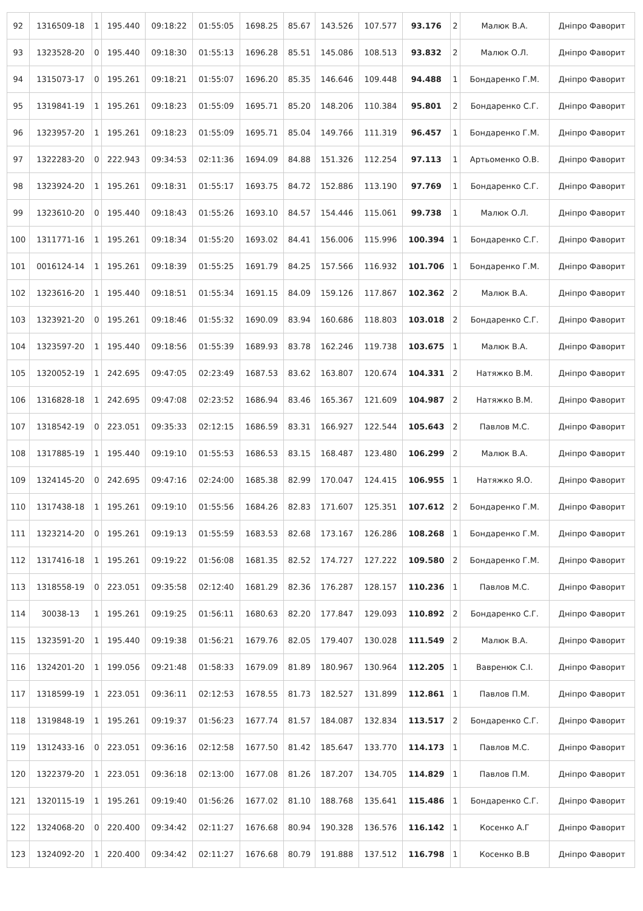| 92 | 1316509-18 | 1 | 195.440 | 09:18:22 | 01:55:05 | 1698.25 | 85.67 | 143.526 | 107.577 | 93.176 | 2 | Малюк В.А. | Дніпро Фаворит |
| 93 | 1323528-20 | 0 | 195.440 | 09:18:30 | 01:55:13 | 1696.28 | 85.51 | 145.086 | 108.513 | 93.832 | 2 | Малюк О.Л. | Дніпро Фаворит |
| 94 | 1315073-17 | 0 | 195.261 | 09:18:21 | 01:55:07 | 1696.20 | 85.35 | 146.646 | 109.448 | 94.488 | 1 | Бондаренко Г.М. | Дніпро Фаворит |
| 95 | 1319841-19 | 1 | 195.261 | 09:18:23 | 01:55:09 | 1695.71 | 85.20 | 148.206 | 110.384 | 95.801 | 2 | Бондаренко С.Г. | Дніпро Фаворит |
| 96 | 1323957-20 | 1 | 195.261 | 09:18:23 | 01:55:09 | 1695.71 | 85.04 | 149.766 | 111.319 | 96.457 | 1 | Бондаренко Г.М. | Дніпро Фаворит |
| 97 | 1322283-20 | 0 | 222.943 | 09:34:53 | 02:11:36 | 1694.09 | 84.88 | 151.326 | 112.254 | 97.113 | 1 | Артьоменко О.В. | Дніпро Фаворит |
| 98 | 1323924-20 | 1 | 195.261 | 09:18:31 | 01:55:17 | 1693.75 | 84.72 | 152.886 | 113.190 | 97.769 | 1 | Бондаренко С.Г. | Дніпро Фаворит |
| 99 | 1323610-20 | 0 | 195.440 | 09:18:43 | 01:55:26 | 1693.10 | 84.57 | 154.446 | 115.061 | 99.738 | 1 | Малюк О.Л. | Дніпро Фаворит |
| 100 | 1311771-16 | 1 | 195.261 | 09:18:34 | 01:55:20 | 1693.02 | 84.41 | 156.006 | 115.996 | 100.394 | 1 | Бондаренко С.Г. | Дніпро Фаворит |
| 101 | 0016124-14 | 1 | 195.261 | 09:18:39 | 01:55:25 | 1691.79 | 84.25 | 157.566 | 116.932 | 101.706 | 1 | Бондаренко Г.М. | Дніпро Фаворит |
| 102 | 1323616-20 | 1 | 195.440 | 09:18:51 | 01:55:34 | 1691.15 | 84.09 | 159.126 | 117.867 | 102.362 | 2 | Малюк В.А. | Дніпро Фаворит |
| 103 | 1323921-20 | 0 | 195.261 | 09:18:46 | 01:55:32 | 1690.09 | 83.94 | 160.686 | 118.803 | 103.018 | 2 | Бондаренко С.Г. | Дніпро Фаворит |
| 104 | 1323597-20 | 1 | 195.440 | 09:18:56 | 01:55:39 | 1689.93 | 83.78 | 162.246 | 119.738 | 103.675 | 1 | Малюк В.А. | Дніпро Фаворит |
| 105 | 1320052-19 | 1 | 242.695 | 09:47:05 | 02:23:49 | 1687.53 | 83.62 | 163.807 | 120.674 | 104.331 | 2 | Натяжко В.М. | Дніпро Фаворит |
| 106 | 1316828-18 | 1 | 242.695 | 09:47:08 | 02:23:52 | 1686.94 | 83.46 | 165.367 | 121.609 | 104.987 | 2 | Натяжко В.М. | Дніпро Фаворит |
| 107 | 1318542-19 | 0 | 223.051 | 09:35:33 | 02:12:15 | 1686.59 | 83.31 | 166.927 | 122.544 | 105.643 | 2 | Павлов М.С. | Дніпро Фаворит |
| 108 | 1317885-19 | 1 | 195.440 | 09:19:10 | 01:55:53 | 1686.53 | 83.15 | 168.487 | 123.480 | 106.299 | 2 | Малюк В.А. | Дніпро Фаворит |
| 109 | 1324145-20 | 0 | 242.695 | 09:47:16 | 02:24:00 | 1685.38 | 82.99 | 170.047 | 124.415 | 106.955 | 1 | Натяжко Я.О. | Дніпро Фаворит |
| 110 | 1317438-18 | 1 | 195.261 | 09:19:10 | 01:55:56 | 1684.26 | 82.83 | 171.607 | 125.351 | 107.612 | 2 | Бондаренко Г.М. | Дніпро Фаворит |
| 111 | 1323214-20 | 0 | 195.261 | 09:19:13 | 01:55:59 | 1683.53 | 82.68 | 173.167 | 126.286 | 108.268 | 1 | Бондаренко Г.М. | Дніпро Фаворит |
| 112 | 1317416-18 | 1 | 195.261 | 09:19:22 | 01:56:08 | 1681.35 | 82.52 | 174.727 | 127.222 | 109.580 | 2 | Бондаренко Г.М. | Дніпро Фаворит |
| 113 | 1318558-19 | 0 | 223.051 | 09:35:58 | 02:12:40 | 1681.29 | 82.36 | 176.287 | 128.157 | 110.236 | 1 | Павлов М.С. | Дніпро Фаворит |
| 114 | 30038-13 | 1 | 195.261 | 09:19:25 | 01:56:11 | 1680.63 | 82.20 | 177.847 | 129.093 | 110.892 | 2 | Бондаренко С.Г. | Дніпро Фаворит |
| 115 | 1323591-20 | 1 | 195.440 | 09:19:38 | 01:56:21 | 1679.76 | 82.05 | 179.407 | 130.028 | 111.549 | 2 | Малюк В.А. | Дніпро Фаворит |
| 116 | 1324201-20 | 1 | 199.056 | 09:21:48 | 01:58:33 | 1679.09 | 81.89 | 180.967 | 130.964 | 112.205 | 1 | Вавренюк С.І. | Дніпро Фаворит |
| 117 | 1318599-19 | 1 | 223.051 | 09:36:11 | 02:12:53 | 1678.55 | 81.73 | 182.527 | 131.899 | 112.861 | 1 | Павлов П.М. | Дніпро Фаворит |
| 118 | 1319848-19 | 1 | 195.261 | 09:19:37 | 01:56:23 | 1677.74 | 81.57 | 184.087 | 132.834 | 113.517 | 2 | Бондаренко С.Г. | Дніпро Фаворит |
| 119 | 1312433-16 | 0 | 223.051 | 09:36:16 | 02:12:58 | 1677.50 | 81.42 | 185.647 | 133.770 | 114.173 | 1 | Павлов М.С. | Дніпро Фаворит |
| 120 | 1322379-20 | 1 | 223.051 | 09:36:18 | 02:13:00 | 1677.08 | 81.26 | 187.207 | 134.705 | 114.829 | 1 | Павлов П.М. | Дніпро Фаворит |
| 121 | 1320115-19 | 1 | 195.261 | 09:19:40 | 01:56:26 | 1677.02 | 81.10 | 188.768 | 135.641 | 115.486 | 1 | Бондаренко С.Г. | Дніпро Фаворит |
| 122 | 1324068-20 | 0 | 220.400 | 09:34:42 | 02:11:27 | 1676.68 | 80.94 | 190.328 | 136.576 | 116.142 | 1 | Косенко А.Г | Дніпро Фаворит |
| 123 | 1324092-20 | 1 | 220.400 | 09:34:42 | 02:11:27 | 1676.68 | 80.79 | 191.888 | 137.512 | 116.798 | 1 | Косенко В.В | Дніпро Фаворит |